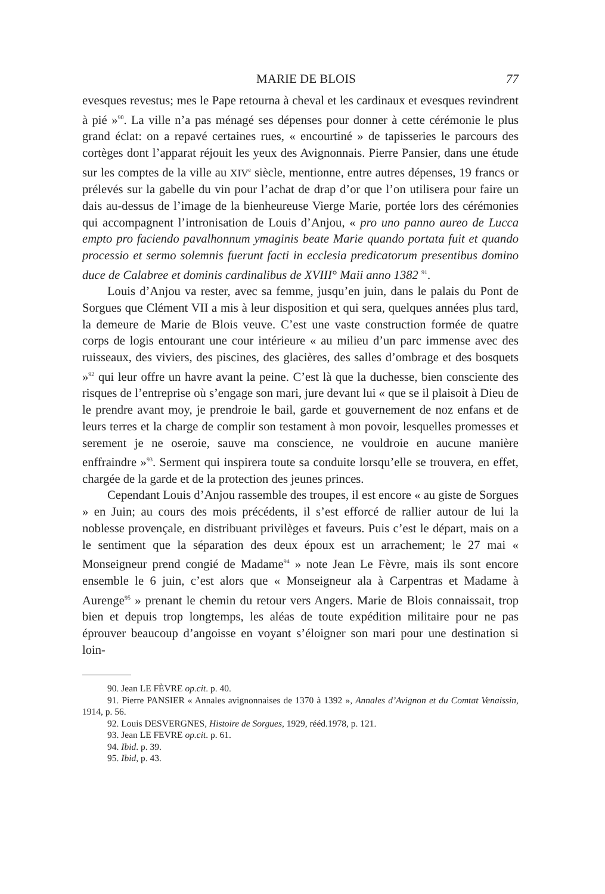MARIE DE BLOIS 77
evesques revestus; mes le Pape retourna à cheval et les cardinaux et evesques revindrent à pié »<sup>90</sup>. La ville n’a pas ménagé ses dépenses pour donner à cette cérémonie le plus grand éclat: on a repavé certaines rues, « encourtiné » de tapisseries le parcours des cortèges dont l’apparat réjouit les yeux des Avignonnais. Pierre Pansier, dans une étude sur les comptes de la ville au XIV<sup>e</sup> siècle, mentionne, entre autres dépenses, 19 francs or prélevés sur la gabelle du vin pour l’achat de drap d’or que l’on utilisera pour faire un dais au-dessus de l’image de la bienheureuse Vierge Marie, portée lors des cérémonies qui accompagnent l’intronisation de Louis d’Anjou, « pro uno panno aureo de Lucca empto pro faciendo pavalhonnum ymaginis beate Marie quando portata fuit et quando processio et sermo solemnis fuerunt facti in ecclesia predicatorum presentibus domino duce de Calabree et dominis cardinalibus de XVIII° Maii anno 1382 <sup>91</sup>.
Louis d’Anjou va rester, avec sa femme, jusqu’en juin, dans le palais du Pont de Sorgues que Clément VII a mis à leur disposition et qui sera, quelques années plus tard, la demeure de Marie de Blois veuve. C’est une vaste construction formée de quatre corps de logis entourant une cour intérieure « au milieu d’un parc immense avec des ruisseaux, des viviers, des piscines, des glacières, des salles d’ombrage et des bosquets »<sup>92</sup> qui leur offre un havre avant la peine. C’est là que la duchesse, bien consciente des risques de l’entreprise où s’engage son mari, jure devant lui « que se il plaisoit à Dieu de le prendre avant moy, je prendroie le bail, garde et gouvernement de noz enfans et de leurs terres et la charge de complir son testament à mon povoir, lesquelles promesses et serement je ne oseroie, sauve ma conscience, ne vouldroie en aucune manière enffraindre »<sup>93</sup>. Serment qui inspirera toute sa conduite lorsqu’elle se trouvera, en effet, chargée de la garde et de la protection des jeunes princes.
Cependant Louis d’Anjou rassemble des troupes, il est encore « au giste de Sorgues » en Juin; au cours des mois précédents, il s’est efforcé de rallier autour de lui la noblesse provençale, en distribuant privilèges et faveurs. Puis c’est le départ, mais on a le sentiment que la séparation des deux époux est un arrachement; le 27 mai « Monseigneur prend congié de Madame<sup>94</sup> » note Jean Le Fèvre, mais ils sont encore ensemble le 6 juin, c’est alors que « Monseigneur ala à Carpentras et Madame à Aurenge<sup>95</sup> » prenant le chemin du retour vers Angers. Marie de Blois connaissait, trop bien et depuis trop longtemps, les aléas de toute expédition militaire pour ne pas éprouver beaucoup d’angoisse en voyant s’éloigner son mari pour une destination si loin-
90. Jean LE FÈVRE op.cit. p. 40.
91. Pierre PANSIER « Annales avignonnaises de 1370 à 1392 », Annales d’Avignon et du Comtat Venaissin, 1914, p. 56.
92. Louis DESVERGNES, Histoire de Sorgues, 1929, rééd.1978, p. 121.
93. Jean LE FEVRE op.cit. p. 61.
94. Ibid. p. 39.
95. Ibid, p. 43.